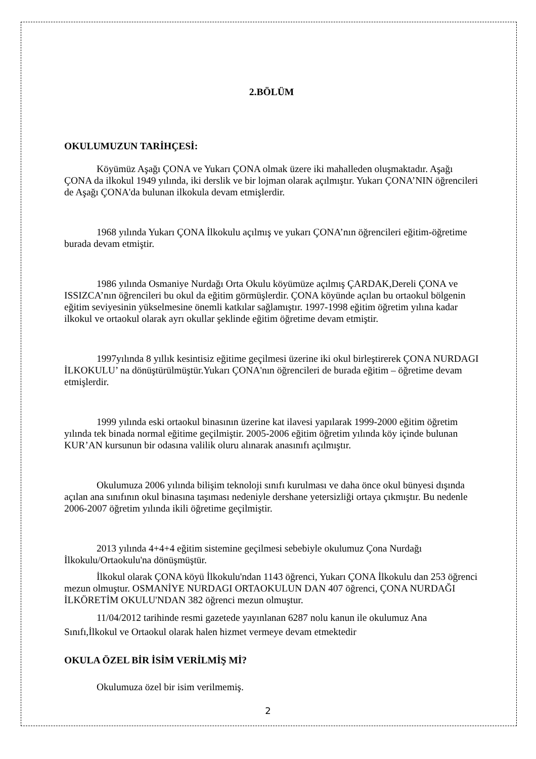2.BÖLÜM
OKULUMUZUN TARİHÇESİ:
Köyümüz Aşağı ÇONA ve Yukarı ÇONA olmak üzere iki mahalleden oluşmaktadır. Aşağı ÇONA da ilkokul 1949 yılında, iki derslik ve bir lojman olarak açılmıştır. Yukarı ÇONA’NIN öğrencileri de Aşağı ÇONA'da bulunan ilkokula devam etmişlerdir.
1968 yılında Yukarı ÇONA İlkokulu açılmış ve yukarı ÇONA’nın öğrencileri eğitim-öğretime burada devam etmiştir.
1986 yılında Osmaniye Nurdağı Orta Okulu köyümüze açılmış ÇARDAK,Dereli ÇONA ve ISSIZCA’nın öğrencileri bu okul da eğitim görmüşlerdir. ÇONA köyünde açılan bu ortaokul bölgenin eğitim seviyesinin yükselmesine önemli katkılar sağlamıştır. 1997-1998 eğitim öğretim yılına kadar ilkokul ve ortaokul olarak ayrı okullar şeklinde eğitim öğretime devam etmiştir.
1997yılında 8 yıllık kesintisiz eğitime geçilmesi üzerine iki okul birleştirerek ÇONA NURDAGI İLKOKULU’ na dönüştürülmüştür.Yukarı ÇONA'nın öğrencileri de burada eğitim – öğretime devam etmişlerdir.
1999 yılında eski ortaokul binasının üzerine kat ilavesi yapılarak 1999-2000 eğitim öğretim yılında tek binada normal eğitime geçilmiştir. 2005-2006 eğitim öğretim yılında köy içinde bulunan KUR’AN kursunun bir odasına valilik oluru alınarak anasınıfı açılmıştır.
Okulumuza 2006 yılında bilişim teknoloji sınıfı kurulması ve daha önce okul bünyesi dışında açılan ana sınıfının okul binasına taşıması nedeniyle dershane yetersizliği ortaya çıkmıştır. Bu nedenle 2006-2007 öğretim yılında ikili öğretime geçilmiştir.
2013 yılında 4+4+4 eğitim sistemine geçilmesi sebebiyle okulumuz Çona Nurdağı İlkokulu/Ortaokulu'na dönüşmüştür.
İlkokul olarak ÇONA köyü İlkokulu'ndan 1143 öğrenci, Yukarı ÇONA İlkokulu dan 253 öğrenci mezun olmuştur. OSMANİYE NURDAGI ORTAOKULUN DAN 407 öğrenci, ÇONA NURDAĞI İLKÖRETİM OKULU'NDAN 382 öğrenci mezun olmuştur.
11/04/2012 tarihinde resmi gazetede yayınlanan 6287 nolu kanun ile okulumuz Ana Sınıfı,İlkokul ve Ortaokul olarak halen hizmet vermeye devam etmektedir
OKULA ÖZEL BİR İSİM VERİLMİŞ Mİ?
Okulumuza özel bir isim verilmemiş.
2